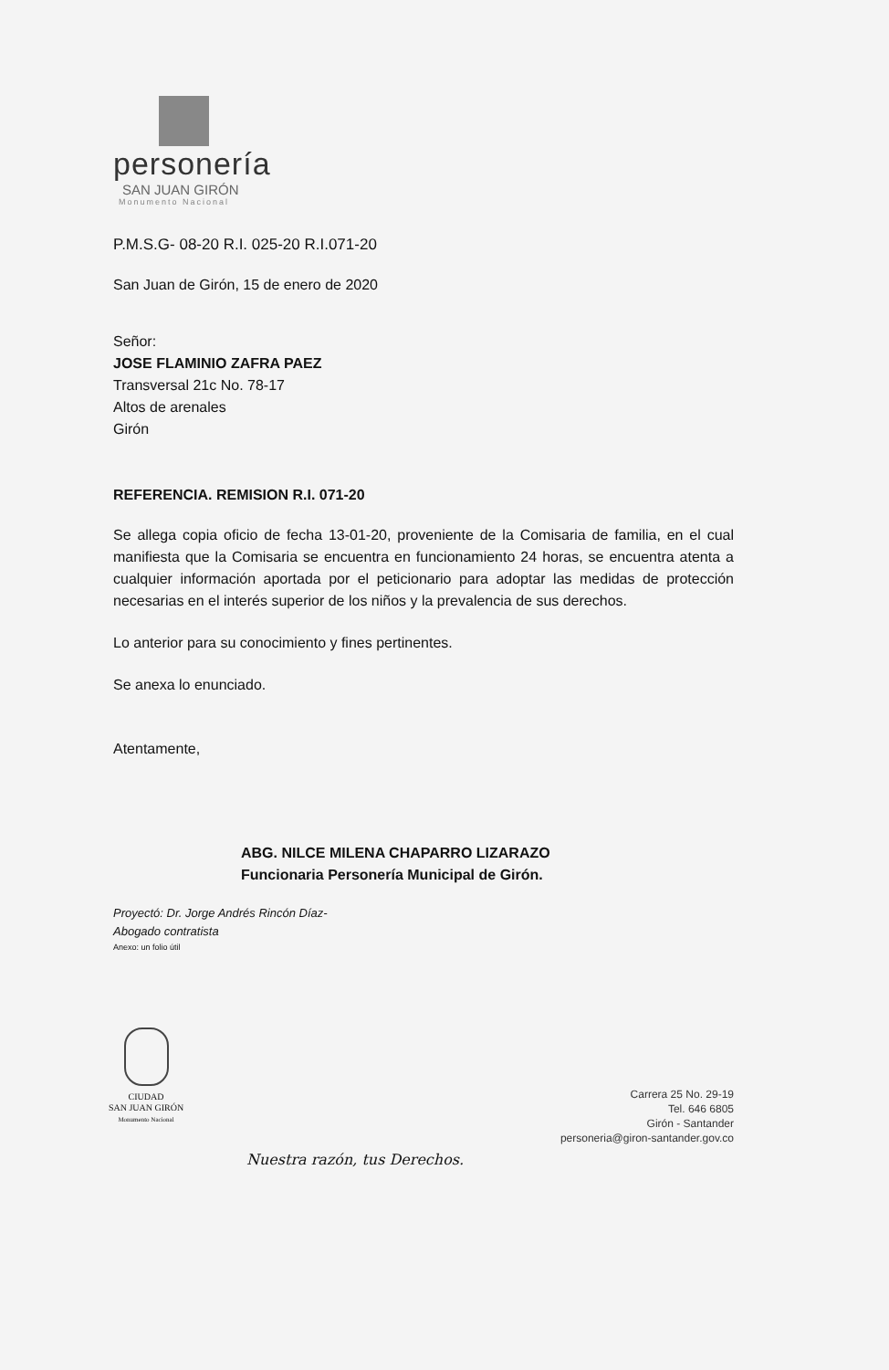personería
SAN JUAN GIRÓN
Monumento Nacional
P.M.S.G- 08-20 R.I. 025-20 R.I.071-20
San Juan de Girón, 15 de enero de 2020
Señor:
JOSE FLAMINIO ZAFRA PAEZ
Transversal 21c No. 78-17
Altos de arenales
Girón
REFERENCIA. REMISION R.I. 071-20
Se allega copia oficio de fecha 13-01-20, proveniente de la Comisaria de familia, en el cual manifiesta que la Comisaria se encuentra en funcionamiento 24 horas, se encuentra atenta a cualquier información aportada por el peticionario para adoptar las medidas de protección necesarias en el interés superior de los niños y la prevalencia de sus derechos.
Lo anterior para su conocimiento y fines pertinentes.
Se anexa lo enunciado.
Atentamente,
ABG. NILCE MILENA CHAPARRO LIZARAZO
Funcionaria Personería Municipal de Girón.
Proyectó: Dr. Jorge Andrés Rincón Díaz-
Abogado contratista
Anexo: un folio útil
CIUDAD
SAN JUAN GIRÓN
Monumento Nacional
Nuestra razón, tus Derechos.
Carrera 25 No. 29-19
Tel. 646 6805
Girón - Santander
personeria@giron-santander.gov.co